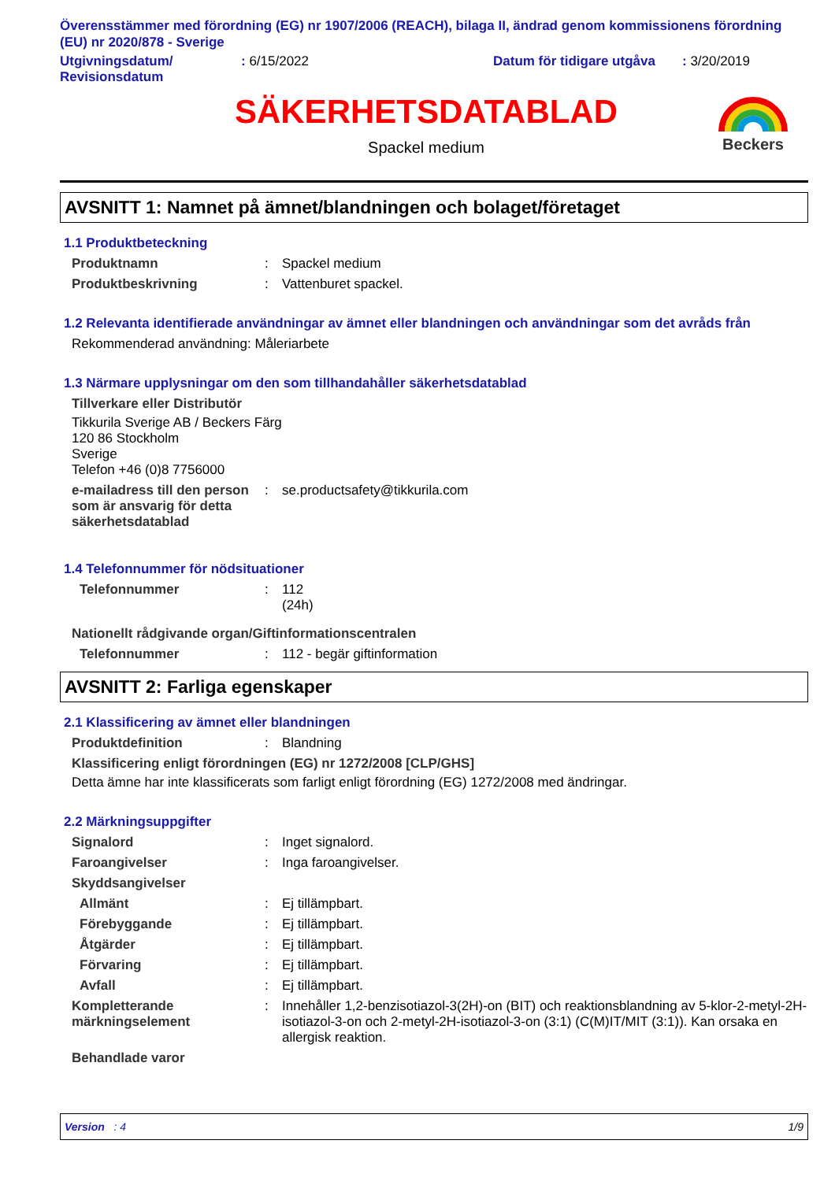Överensstämmer med förordning (EG) nr 1907/2006 (REACH), bilaga II, ändrad genom kommissionens förordning (EU) nr 2020/878 - Sverige
Utgivningsdatum/
Revisionsdatum
: 6/15/2022 Datum för tidigare utgåva
: 3/20/2019
SÄKERHETSDATABLAD
Spackel medium
Beckers
AVSNITT 1: Namnet på ämnet/blandningen och bolaget/företaget
1.1 Produktbeteckning
Produktnamn : Spackel medium
Produktbeskrivning : Vattenburet spackel.
1.2 Relevanta identifierade användningar av ämnet eller blandningen och användningar som det avråds från
Rekommenderad användning: Måleriarbete
1.3 Närmare upplysningar om den som tillhandahåller säkerhetsdatablad
Tillverkare eller Distributör
Tikkurila Sverige AB / Beckers Färg
120 86 Stockholm
Sverige
Telefon +46 (0)8 7756000
e-mailadress till den person som är ansvarig för detta säkerhetsdatablad
: se.productsafety@tikkurila.com
1.4 Telefonnummer för nödsituationer
Telefonnummer : 112
(24h)
Nationellt rådgivande organ/Giftinformationscentralen
Telefonnummer : 112 - begär giftinformation
AVSNITT 2: Farliga egenskaper
2.1 Klassificering av ämnet eller blandningen
Produktdefinition : Blandning
Klassificering enligt förordningen (EG) nr 1272/2008 [CLP/GHS]
Detta ämne har inte klassificerats som farligt enligt förordning (EG) 1272/2008 med ändringar.
2.2 Märkningsuppgifter
Signalord : Inget signalord.
Faroangivelser : Inga faroangivelser.
Skyddsangivelser
Allmänt : Ej tillämpbart.
Förebyggande : Ej tillämpbart.
Åtgärder : Ej tillämpbart.
Förvaring : Ej tillämpbart.
Avfall : Ej tillämpbart.
Kompletterande märkningselement
: Innehåller 1,2-benzisotiazol-3(2H)-on (BIT) och reaktionsblandning av 5-klor-2-metyl-2H-isotiazol-3-on och 2-metyl-2H-isotiazol-3-on (3:1) (C(M)IT/MIT (3:1)). Kan orsaka en allergisk reaktion.
Behandlade varor
Version : 4 1/9